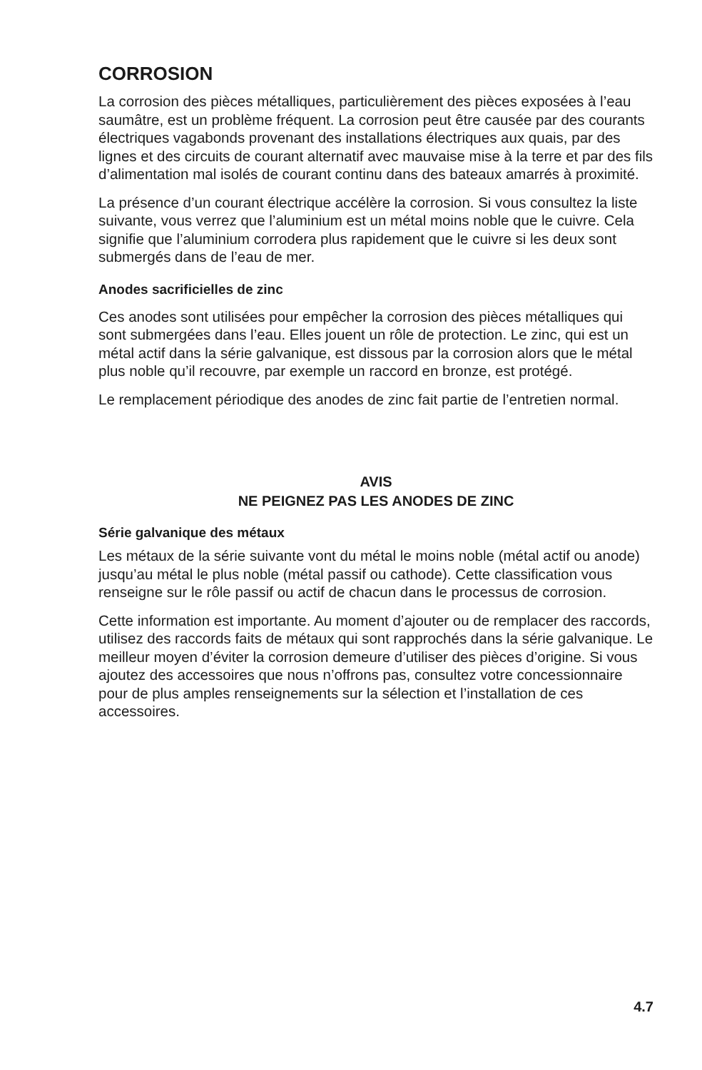CORROSION
La corrosion des pièces métalliques, particulièrement des pièces exposées à l’eau saumâtre, est un problème fréquent. La corrosion peut être causée par des courants électriques vagabonds provenant des installations électriques aux quais, par des lignes et des circuits de courant alternatif avec mauvaise mise à la terre et par des fils d’alimentation mal isolés de courant continu dans des bateaux amarrés à proximité.
La présence d’un courant électrique accélère la corrosion. Si vous consultez la liste suivante, vous verrez que l’aluminium est un métal moins noble que le cuivre. Cela signifie que l’aluminium corrodera plus rapidement que le cuivre si les deux sont submergés dans de l’eau de mer.
Anodes sacrificielles de zinc
Ces anodes sont utilisées pour empêcher la corrosion des pièces métalliques qui sont submergées dans l’eau. Elles jouent un rôle de protection. Le zinc, qui est un métal actif dans la série galvanique, est dissous par la corrosion alors que le métal plus noble qu’il recouvre, par exemple un raccord en bronze, est protégé.
Le remplacement périodique des anodes de zinc fait partie de l’entretien normal.
AVIS
NE PEIGNEZ PAS LES ANODES DE ZINC
Série galvanique des métaux
Les métaux de la série suivante vont du métal le moins noble (métal actif ou anode) jusqu’au métal le plus noble (métal passif ou cathode). Cette classification vous renseigne sur le rôle passif ou actif de chacun dans le processus de corrosion.
Cette information est importante. Au moment d’ajouter ou de remplacer des raccords, utilisez des raccords faits de métaux qui sont rapprochés dans la série galvanique. Le meilleur moyen d’éviter la corrosion demeure d’utiliser des pièces d’origine. Si vous ajoutez des accessoires que nous n’offrons pas, consultez votre concessionnaire pour de plus amples renseignements sur la sélection et l’installation de ces accessoires.
4.7